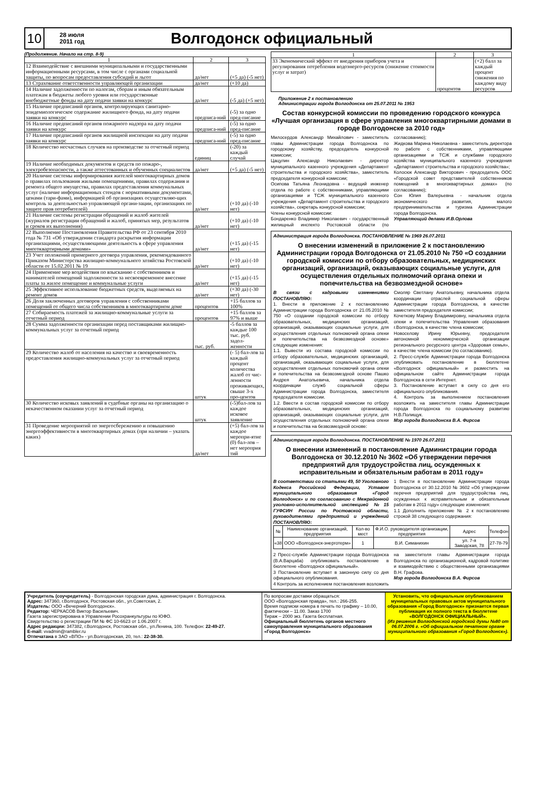10
28 июля
2011 год
Волгодонск официальный
(Продолжение. Начало на стр. 8-9)
| 1 | 2 | 3 |
| --- | --- | --- |
| 12 Взаимодействие с внешними муниципальными и государственными информационными ресурсами, в том числе с органами социальной защиты, по вопросам предоставления субсидий и льгот | да/нет | (+5 да) (-5 нет) |
| 13 Страхование ответственности управляющей организации | да/нет | (+10 да) |
| 14 Наличие задолженности по налогам, сборам и иным обязательным платежам в бюджеты любого уровня или государственные внебюджетные фонды на дату подачи заявки на конкурс | да/нет | (-5 да) (+5 нет) |
| 15 Наличие предписаний органов, контролирующих санитарно-эпидемиологическое содержание жилищного фонда, на дату подачи заявки на конкурс | предписа-ний | (-5) за одно пред-писание |
| 16 Наличие предписаний органов пожарного надзора на дату подачи заявки на конкурс | предписа-ний | (-5) за одно пред-писание |
| 17 Наличие предписаний органов жилищной инспекции на дату подачи заявки на конкурс | предписа-ний | (-5) за одно пред-писание |
| 18 Количество несчастных случаев на производстве за отчетный период | единиц | (-20) за каждый случай |
| 19 Наличие необходимых документов и средств по пожаро-, электробезопасности, а также аттестованных и обученных специалистов | да/нет | (+5 да) (-5 нет) |
| 20 Наличие системы информирования жителей многоквартирных домов о правилах пользования жилыми помещениями, правилах содержания и ремонта общего имущества, правилах предоставления коммунальных услуг (наличие информационных стендов с нормативными документами, ценами (тари-фами), информацией об организациях осуществляю-щих контроль за деятельностью управляющей органи-зации, организациях по защите прав потребителей) | да/нет | (+10 да) (-10 нет) |
| 21 Наличие системы регистрации обращений и жалоб жителей (журналов регистрации обращений и жалоб, принятых мер, результатов и сроков их выполнения) | да/нет | (+10 да) (-10 нет) |
| 22 Выполнение Постановления Правительства РФ от 23 сентября 2010 года № 731 «Об утверждении стандарта раскрытия информации организациями, осуществляющими деятельность в сфере управления многоквартирными домами» | да/нет | (+15 да) (-15 нет) |
| 23 Учет положений примерного договора управления, рекомендованного Приказом Министерства жилищно-коммунального хозяйства Ростовской области от 15.02.2011 № 19 | да/нет | (+10 да) (-10 нет) |
| 24 Применение мер воздействия по взысканию с собственников и нанимателей помещений задолженности за несвоевременное внесение платы за жилое помещение и коммунальные услуги | да/нет | (+15 да) (-15 нет) |
| 25 Эффективное использование бюджетных средств, выделяемых на ремонт домов | да/нет | (+30 да) (-30 нет) |
| 26 Доля заключенных договоров управления с собственниками помещений от общего числа собственников в многоквартирном доме | процентов | +15 баллов за 100% |
| 27 Собираемость платежей за жилищно-коммунальные услуги за отчетный период | процентов | +15 баллов за 97% и выше |
| 28 Сумма задолженности организации перед поставщиками жилищно-коммунальных услуг за отчетный период | тыс. руб. | -5 баллов за каждые 100 тыс. руб. задол-женности |
| 29 Количество жалоб от населения на качество и своевременность предоставления жилищно-коммунальных услуг за отчетный период | штук | (- 5) бал-лов за каждый процент количества жалоб от чис-ленности проживающих, свыше 3-х про-центов |
| 30 Количество исковых заявлений в судебные органы на организацию о некачественном оказании услуг за отчетный период | штук | (-5)бал-лов за каждое исковое заявление |
| 31 Проведение мероприятий по энергосбережению и повышению энергоэффективности в многоквартирных домах (при наличии – указать каких) | да/нет | (+5) бал-лов за каждое меропри-ятие (0) бал-лов – нет мероприя тий |
| 1 | 2 | 3 |
| --- | --- | --- |
| 33 Экономический эффект от внедрения приборов учета и регулирования потребления водоэнерго-ресурсов (снижение стоимости услуг и затрат) | процентов | (+2) балл за каждый процент снижения по каждому виду ресурсов |
Приложение 2 к постановлению
Администрации города Волгодонска от 25.07.2011 № 1953
Состав конкурсной комиссии по проведению городского конкурса «Лучшая организация в сфере управления многоквартирными домами в городе Волгодонске за 2010 год»
Милосердов Александр Михайлович - заместитель главы Администрации города Волгодонска по городскому хозяйству, председатель конкурсной комиссии;
Цацулин Александр Николаевич - директор муниципального казенного учреждения «Департамент строительства и городского хозяйства», заместитель председателя конкурсной комиссии;
Осипова Татьяна Леонидовна - ведущий инженер отдела по работе с собственниками, управляющими организациями и ТСЖ муниципального казенного учреждения «Департамент строительства и городского хозяйства», секретарь конкурсной комиссии;
Члены конкурсной комиссии:
Бондаренко Владимир Николаевич - государственный жилищный инспекто Ростовской области (по согласованию);
Жидкова Марина Николаевна - заместитель директора по работе с собственниками, управляющими организациями и ТСЖ и службами городского хозяйства муниципального казенного учреждения «Департамент строительства и городского хозяйства»;
Колосюк Александр Викторович - председатель ООС «Городской совет представителей собственников помещений в многоквартирных домах» (по согласованию);
Сон Юлия Валерьевна - начальник отдела экономического развития, малого предпринимательства и туризма Администрации города Волгодонска.
Управляющий делами И.В.Орлова
Администрация города Волгодонска. ПОСТАНОВЛЕНИЕ № 1969 26.07.2011
О внесении изменений в приложение 2 к постановлению Администрации города Волгодонска от 21.05.2010 № 750 «О создании городской комиссии по отбору образовательных, медицинских организаций, организаций, оказывающих социальные услуги, для осуществления отдельных полномочий органа опеки и попечительства на безвозмездной основе»
В связи с кадровыми изменениями ПОСТАНОВЛЯЮ:
1. Внести в приложение 2 к постановлению Администрации города Волгодонска от 21.05.2010 № 750 «О создании городской комиссии по отбору образовательных, медицинских организаций, организаций, оказывающих социальные услуги, для осуществления отдельных полномочий органа опеки и попечительства на безвозмездной основе» следующие изменения:
1.1. Вывести из состава городской комиссии по отбору образовательных, медицинских организаций, организаций, оказывающих социальные услуги, для осуществления отдельных полномочий органа опеки и попечительства на безвозмездной основе Пашко Андрея Анатольевича, начальника отдела координации служб социальной сферы Администрации города Волгодонска, заместителя председателя комиссии.
1.2. Ввести в состав городской комиссии по отбору образовательных, медицинских организаций, организаций, оказывающих социальные услуги, для осуществления отдельных полномочий органа опеки и попечительства на безвозмездной основе:
Смоляр Светлану Анатольевну, начальника отдела координации отраслей социальной сферы Администрации города Волгодонска, в качестве заместителя председателя комиссии;
Кочеткову Марину Владимировну, начальника отдела опеки и попечительства Управления образования г.Волгодонска, в качестве члена комиссии;
Новоселову Ирину Юрьевну, председателя автономной некоммерческой организации регионального ресурсного центра «Здоровая семья», в качестве члена комиссии (по согласованию).
2. Пресс-службе Администрации города Волгодонска опубликовать постановление в бюллетене «Волгодонск официальный» и разместить на официальном сайте Администрации города Волгодонска в сети Интернет.
3. Постановление вступает в силу со дня его официального опубликования.
4. Контроль за выполнением постановления возложить на заместителя главы Администрации города Волгодонска по социальному развитию Н.В.Полищук.
Мэр города Волгодонска В.А. Фирсов
Администрация города Волгодонска. ПОСТАНОВЛЕНИЕ № 1970 26.07.2011
О внесении изменений в постановление Администрации города Волгодонска от 30.12.2010 № 3602 «Об утверждении перечня предприятий для трудоустройства лиц, осужденных к исправительным и обязательным работам в 2011 году»
В соответствии со статьями 49, 50 Уголовного Кодекса Российской Федерации, Уставом муниципального образования «Город Волгодонск» и по согласованию с Межрайонной уголовно-исполнительной инспекцией №15 ГУФСИН России по Ростовской области, руководителями предприятий и учреждений ПОСТАНОВЛЯЮ:
1 Внести в постановление Администрации города Волгодонска от 30.12.2010 № 3602 «Об утверждении перечня предприятий для трудоустройства лиц, осужденных к исправительным и обязательным работам в 2011 году» следующие изменения:
1.1 Дополнить приложение № 2 к постановлению строкой 38 следующего содержания:
| № | Наименование организаций, предприятия | Кол-во мест | Ф.И.О. руководителя организации, предприятия | Адрес | Телефон |
| --- | --- | --- | --- | --- | --- |
| «38 | ООО «Волгодонск-энерготерм» | 1 | В.И. Симанихин | ул. 7-я Заводская, 78 | 27-78-79 |
2 Пресс-службе Администрации города Волгодонска (В.А.Варцаба) опубликовать постановление в бюллетене «Волгодонск официальный».
3 Постановление вступает в законную силу со дня официального опубликования.
4 Контроль за исполнением постановления возложить на заместителя главы Администрации города Волгодонска по организационной, кадровой политике и взаимодействию с общественными организациями В.Н. Графова.
Мэр города Волгодонска В.А. Фирсов
Учредитель (соучредитель) - Волгодонская городская дума, администрация г. Волгодонска.
Адрес: 347360, г.Волгодонск, Ростовская обл., ул.Советская, 2.
Издатель: ООО «Вечерний Волгодонск».
Редактор: ЧЕРКАСОВ Виктор Васильевич.
Газета зарегистрирована в Управлении Росохранкультуры по ЮФО.
Свидетельство о регистрации ПИ № ФС 10-6623 от 1.06.2007 г.
Адрес редакции: 347382, г.Волгодонск, Ростовская обл., ул.Ленина, 100. Телефон: 22-49-27.
E-mail: vvadmin@rambler.ru
Отпечатана в ЗАО «ВПО» - ул.Волгодонская, 20, тел.: 22-38-30.
По вопросам доставки обращаться:
ООО «Волгодонская правда», тел.: 266-255.
Время подписки номера в печать по графику – 10.00, фактически – 11.00. Заказ 1700
Тираж – 2000 экз. Газета бесплатная.
Официальный бюллетень органов местного самоуправления муниципального образования «Город Волгодонск»
Установить, что официальным опубликованием муниципальных правовых актов муниципального образования «Город Волгодонск» признается первая публикация их полного текста в бюллетене «ВОЛГОДОНСК ОФИЦИАЛЬНЫЙ».
(Из решения Волгодонской городской думы №80 от 06.07.2006 г. «Об официальном печатном органе муниципального образования «Город Волгодонск»).